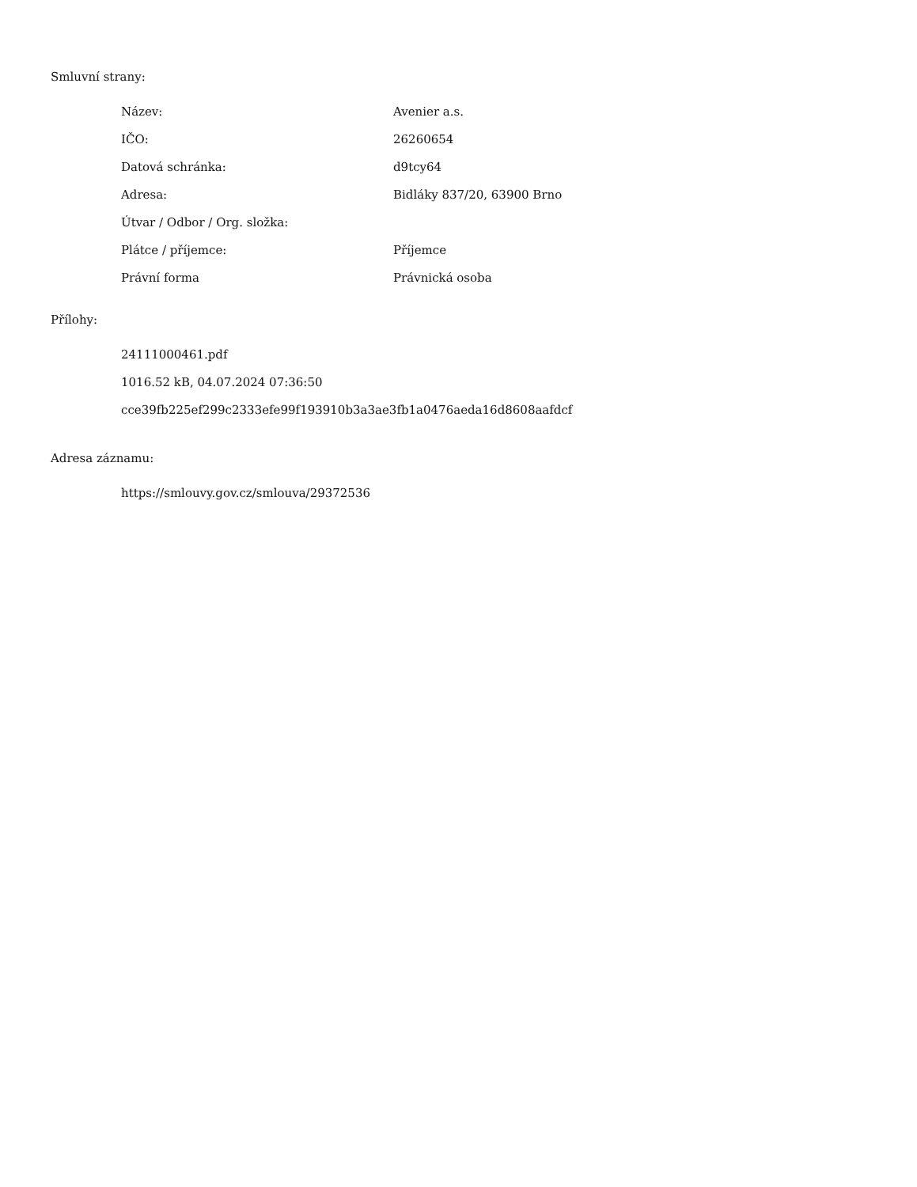Smluvní strany:
| Název: | Avenier a.s. |
| IČO: | 26260654 |
| Datová schránka: | d9tcy64 |
| Adresa: | Bidláky 837/20, 63900 Brno |
| Útvar / Odbor / Org. složka: | |
| Plátce / příjemce: | Příjemce |
| Právní forma | Právnická osoba |
Přílohy:
24111000461.pdf
1016.52 kB, 04.07.2024 07:36:50
cce39fb225ef299c2333efe99f193910b3a3ae3fb1a0476aeda16d8608aafdcf
Adresa záznamu:
https://smlouvy.gov.cz/smlouva/29372536